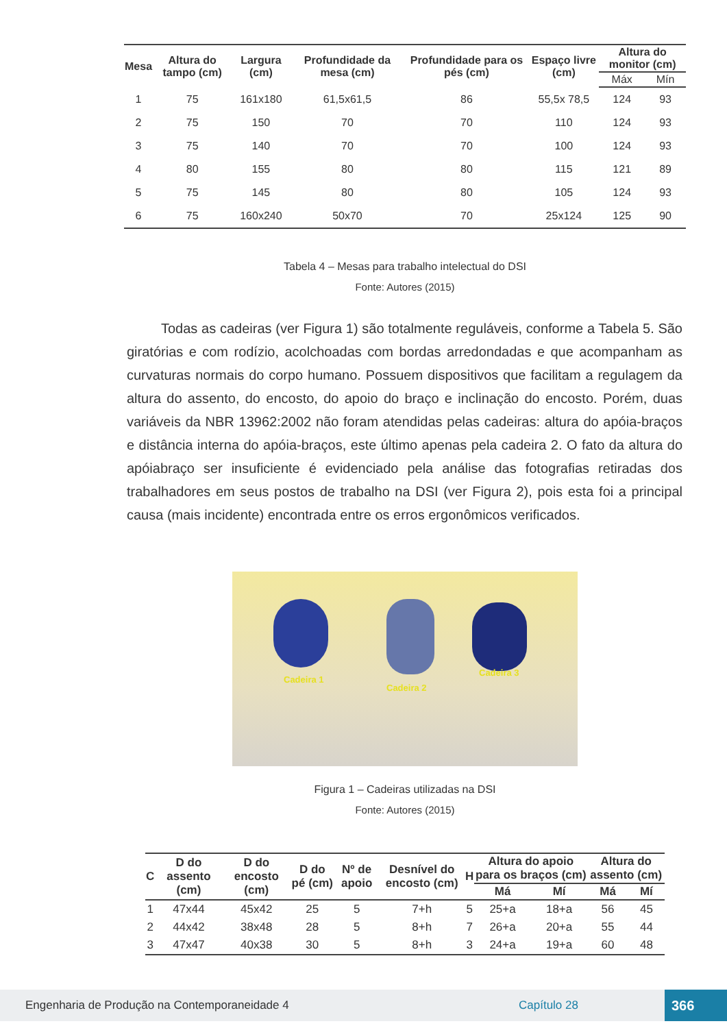| Mesa | Altura do tampo (cm) | Largura (cm) | Profundidade da mesa (cm) | Profundidade para os pés (cm) | Espaço livre (cm) | Altura do monitor (cm) | |
| --- | --- | --- | --- | --- | --- | --- | --- |
| | | | | | | Máx | Mín |
| 1 | 75 | 161x180 | 61,5x61,5 | 86 | 55,5x 78,5 | 124 | 93 |
| 2 | 75 | 150 | 70 | 70 | 110 | 124 | 93 |
| 3 | 75 | 140 | 70 | 70 | 100 | 124 | 93 |
| 4 | 80 | 155 | 80 | 80 | 115 | 121 | 89 |
| 5 | 75 | 145 | 80 | 80 | 105 | 124 | 93 |
| 6 | 75 | 160x240 | 50x70 | 70 | 25x124 | 125 | 90 |
Tabela 4 – Mesas para trabalho intelectual do DSI
Fonte: Autores (2015)
Todas as cadeiras (ver Figura 1) são totalmente reguláveis, conforme a Tabela 5. São giratórias e com rodízio, acolchoadas com bordas arredondadas e que acompanham as curvaturas normais do corpo humano. Possuem dispositivos que facilitam a regulagem da altura do assento, do encosto, do apoio do braço e inclinação do encosto. Porém, duas variáveis da NBR 13962:2002 não foram atendidas pelas cadeiras: altura do apóia-braços e distância interna do apóia-braços, este último apenas pela cadeira 2. O fato da altura do apóiabraço ser insuficiente é evidenciado pela análise das fotografias retiradas dos trabalhadores em seus postos de trabalho na DSI (ver Figura 2), pois esta foi a principal causa (mais incidente) encontrada entre os erros ergonômicos verificados.
Cadeira 1
Cadeira 2
Cadeira 3
Figura 1 – Cadeiras utilizadas na DSI
Fonte: Autores (2015)
| C | D do assento (cm) | D do encosto (cm) | D do pé (cm) | Nº de apoio | Desnível do encosto (cm) | H | Altura do apoio para os braços (cm) | | Altura do assento (cm) | |
| --- | --- | --- | --- | --- | --- | --- | --- | --- | --- | --- |
| | | | | | | | Má | Mí | Má | Mí |
| 1 | 47x44 | 45x42 | 25 | 5 | 7+h | 5 | 25+a | 18+a | 56 | 45 |
| 2 | 44x42 | 38x48 | 28 | 5 | 8+h | 7 | 26+a | 20+a | 55 | 44 |
| 3 | 47x47 | 40x38 | 30 | 5 | 8+h | 3 | 24+a | 19+a | 60 | 48 |
Engenharia de Produção na Contemporaneidade 4 Capítulo 28 366